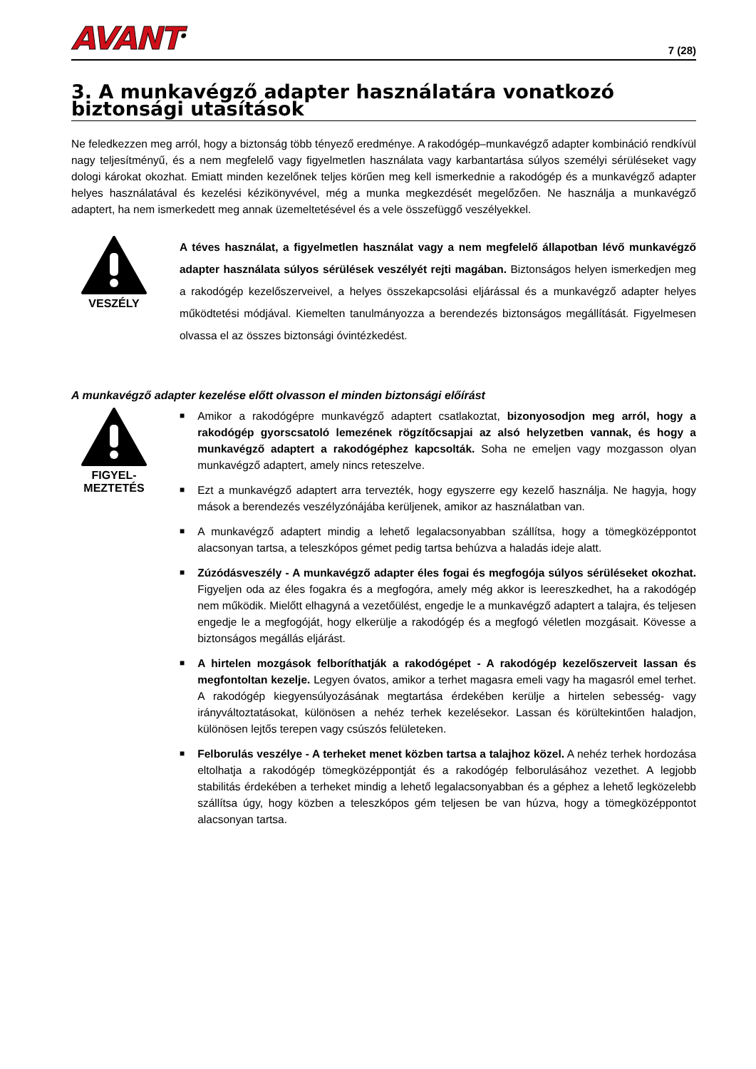AVANT<sup>®</sup>
7 (28)
3. A munkavégző adapter használatára vonatkozó biztonsági utasítások
Ne feledkezzen meg arról, hogy a biztonság több tényező eredménye. A rakodógép–munkavégző adapter kombináció rendkívül nagy teljesítményű, és a nem megfelelő vagy figyelmetlen használata vagy karbantartása súlyos személyi sérüléseket vagy dologi károkat okozhat. Emiatt minden kezelőnek teljes körűen meg kell ismerkednie a rakodógép és a munkavégző adapter helyes használatával és kezelési kézikönyvével, még a munka megkezdését megelőzően. Ne használja a munkavégző adaptert, ha nem ismerkedett meg annak üzemeltetésével és a vele összefüggő veszélyekkel.
VESZÉLY
A téves használat, a figyelmetlen használat vagy a nem megfelelő állapotban lévő munkavégző adapter használata súlyos sérülések veszélyét rejti magában. Biztonságos helyen ismerkedjen meg a rakodógép kezelőszerveivel, a helyes összekapcsolási eljárással és a munkavégző adapter helyes működtetési módjával. Kiemelten tanulmányozza a berendezés biztonságos megállítását. Figyelmesen olvassa el az összes biztonsági óvintézkedést.
A munkavégző adapter kezelése előtt olvasson el minden biztonsági előírást
FIGYEL-
MEZTETÉS
■ Amikor a rakodógépre munkavégző adaptert csatlakoztat, bizonyosodjon meg arról, hogy a rakodógép gyorscsatoló lemezének rögzítőcsapjai az alsó helyzetben vannak, és hogy a munkavégző adaptert a rakodógéphez kapcsolták. Soha ne emeljen vagy mozgasson olyan munkavégző adaptert, amely nincs reteszelve.
■ Ezt a munkavégző adaptert arra tervezték, hogy egyszerre egy kezelő használja. Ne hagyja, hogy mások a berendezés veszélyzónájába kerüljenek, amikor az használatban van.
■ A munkavégző adaptert mindig a lehető legalacsonyabban szállítsa, hogy a tömegközéppontot alacsonyan tartsa, a teleszkópos gémet pedig tartsa behúzva a haladás ideje alatt.
■ Zúzódásveszély - A munkavégző adapter éles fogai és megfogója súlyos sérüléseket okozhat. Figyeljen oda az éles fogakra és a megfogóra, amely még akkor is leereszkedhet, ha a rakodógép nem működik. Mielőtt elhagyná a vezetőülést, engedje le a munkavégző adaptert a talajra, és teljesen engedje le a megfogóját, hogy elkerülje a rakodógép és a megfogó véletlen mozgásait. Kövesse a biztonságos megállás eljárást.
■ A hirtelen mozgások felboríthatják a rakodógépet - A rakodógép kezelőszerveit lassan és megfontoltan kezelje. Legyen óvatos, amikor a terhet magasra emeli vagy ha magasról emel terhet. A rakodógép kiegyensúlyozásának megtartása érdekében kerülje a hirtelen sebesség- vagy irányváltoztatásokat, különösen a nehéz terhek kezelésekor. Lassan és körültekintően haladjon, különösen lejtős terepen vagy csúszós felületeken.
■ Felborulás veszélye - A terheket menet közben tartsa a talajhoz közel. A nehéz terhek hordozása eltolhatja a rakodógép tömegközéppontját és a rakodógép felborulásához vezethet. A legjobb stabilitás érdekében a terheket mindig a lehető legalacsonyabban és a géphez a lehető legközelebb szállítsa úgy, hogy közben a teleszkópos gém teljesen be van húzva, hogy a tömegközéppontot alacsonyan tartsa.